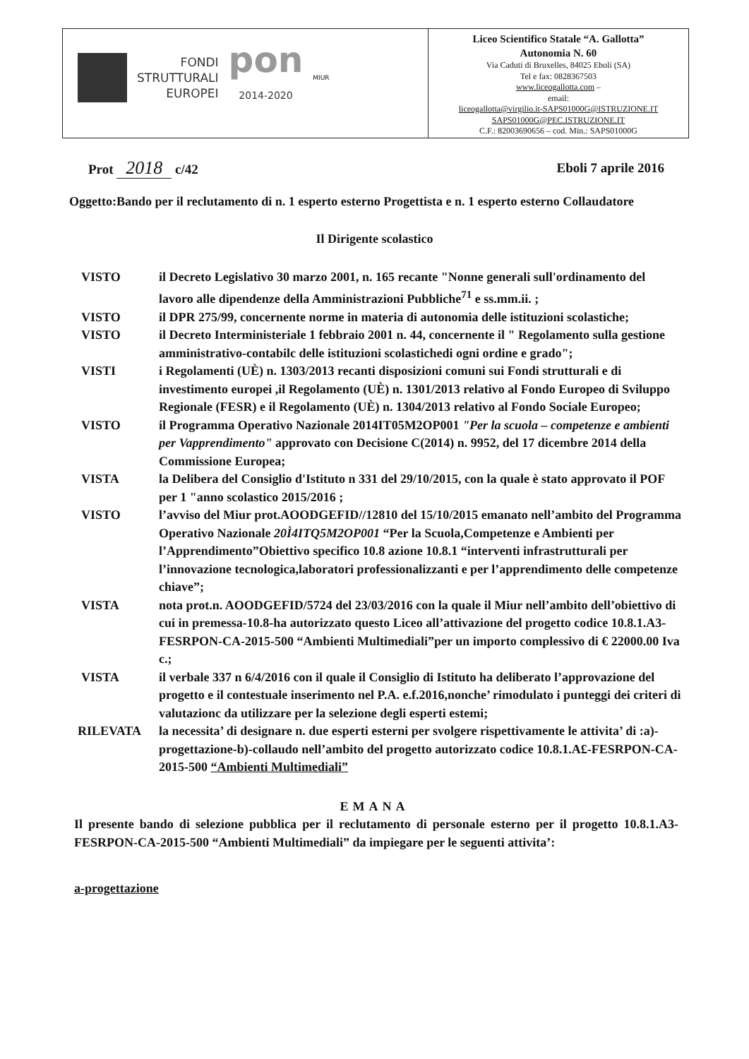| FONDI STRUTTURALI EUROPEI pon 2014-2020 MIUR | Liceo Scientifico Statale “A. Gallotta” Autonomia N. 60 Via Caduti di Bruxelles, 84025 Eboli (SA) Tel e fax: 0828367503 www.liceogallotta.com – email: liceogallotta@virgilio.it-SAPS01000G@ISTRUZIONE.IT SAPS01000G@PEC.ISTRUZIONE.IT C.F.: 82003690656 – cod. Min.: SAPS01000G |
Prot 2018 c/42 Eboli 7 aprile 2016
Oggetto:Bando per il reclutamento di n. 1 esperto esterno Progettista e n. 1 esperto esterno Collaudatore
Il Dirigente scolastico
VISTO il Decreto Legislativo 30 marzo 2001, n. 165 recante "Nonne generali sull'ordinamento del lavoro alle dipendenze della Amministrazioni Pubbliche<sup>71</sup> e ss.mm.ii. ;
VISTO il DPR 275/99, concernente norme in materia di autonomia delle istituzioni scolastiche;
VISTO il Decreto Interministeriale 1 febbraio 2001 n. 44, concernente il " Regolamento sulla gestione amministrativo-contabilc delle istituzioni scolastichedi ogni ordine e grado";
VISTI i Regolamenti (UÈ) n. 1303/2013 recanti disposizioni comuni sui Fondi strutturali e di investimento europei ,il Regolamento (UÈ) n. 1301/2013 relativo al Fondo Europeo di Sviluppo Regionale (FESR) e il Regolamento (UÈ) n. 1304/2013 relativo al Fondo Sociale Europeo;
VISTO il Programma Operativo Nazionale 2014IT05M2OP001 "Per la scuola – competenze e ambienti per Vapprendimento" approvato con Decisione C(2014) n. 9952, del 17 dicembre 2014 della Commissione Europea;
VISTA la Delibera del Consiglio d'Istituto n 331 del 29/10/2015, con la quale è stato approvato il POF per 1 "anno scolastico 2015/2016 ;
VISTO l’avviso del Miur prot.AOODGEFID//12810 del 15/10/2015 emanato nell’ambito del Programma Operativo Nazionale 20Ì4ITQ5M2OP001 “Per la Scuola,Competenze e Ambienti per l’Apprendimento”Obiettivo specifico 10.8 azione 10.8.1 “interventi infrastrutturali per l’innovazione tecnologica,laboratori professionalizzanti e per l’apprendimento delle competenze chiave”;
VISTA nota prot.n. AOODGEFID/5724 del 23/03/2016 con la quale il Miur nell’ambito dell’obiettivo di cui in premessa-10.8-ha autorizzato questo Liceo all’attivazione del progetto codice 10.8.1.A3-FESRPON-CA-2015-500 “Ambienti Multimediali”per un importo complessivo di € 22000.00 Iva c.;
VISTA il verbale 337 n 6/4/2016 con il quale il Consiglio di Istituto ha deliberato l’approvazione del progetto e il contestuale inserimento nel P.A. e.f.2016,nonche’ rimodulato i punteggi dei criteri di valutazionc da utilizzare per la selezione degli esperti estemi;
RILEVATA la necessita’ di designare n. due esperti esterni per svolgere rispettivamente le attivita’ di :a)-progettazione-b)-collaudo nell’ambito del progetto autorizzato codice 10.8.1.A£-FESRPON-CA-2015-500 “Ambienti Multimediali”
EMANA
Il presente bando di selezione pubblica per il reclutamento di personale esterno per il progetto 10.8.1.A3-FESRPON-CA-2015-500 “Ambienti Multimediali” da impiegare per le seguenti attivita’:
a-progettazione